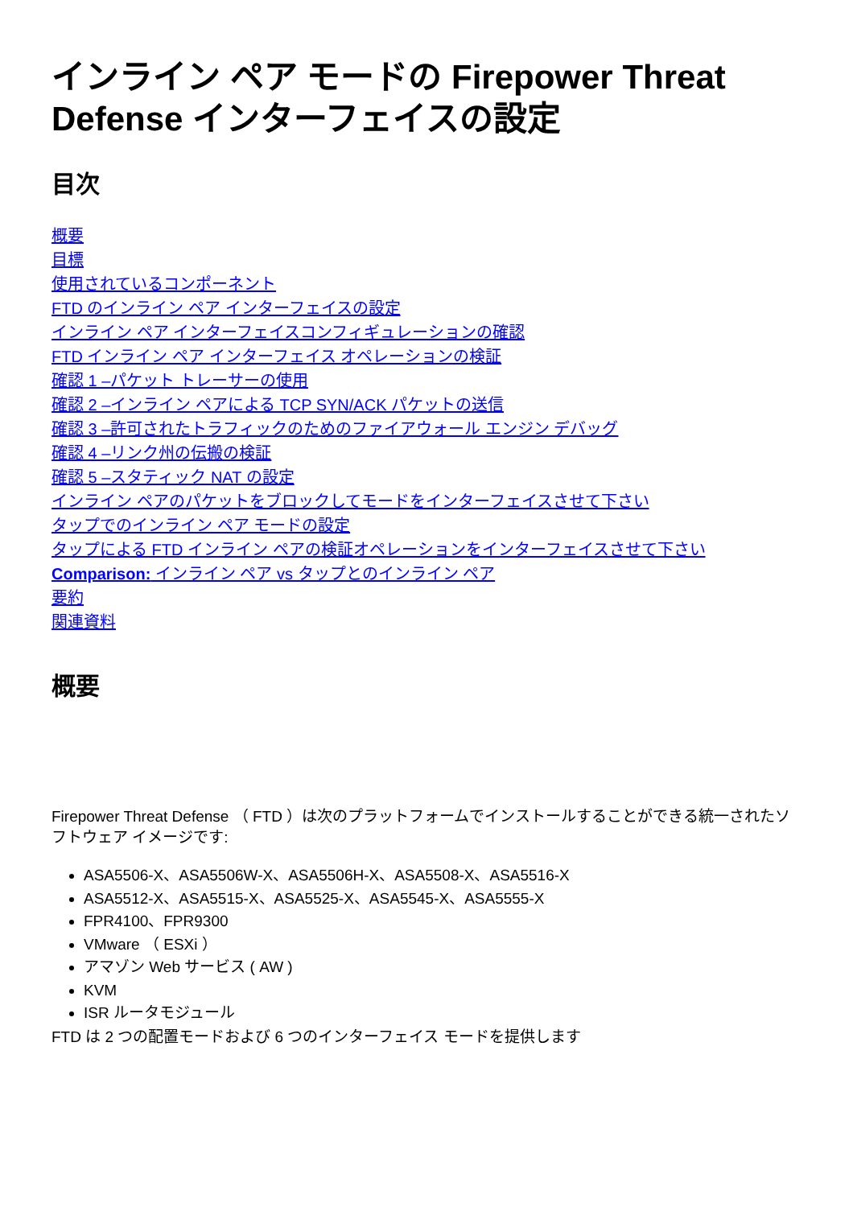インライン ペア モードの Firepower Threat Defense インターフェイスの設定
目次
概要
目標
使用されているコンポーネント
FTD のインライン ペア インターフェイスの設定
インライン ペア インターフェイスコンフィギュレーションの確認
FTD インライン ペア インターフェイス オペレーションの検証
確認 1 –パケット トレーサーの使用
確認 2 –インライン ペアによる TCP SYN/ACK パケットの送信
確認 3 –許可されたトラフィックのためのファイアウォール エンジン デバッグ
確認 4 –リンク州の伝搬の検証
確認 5 –スタティック NAT の設定
インライン ペアのパケットをブロックしてモードをインターフェイスさせて下さい
タップでのインライン ペア モードの設定
タップによる FTD インライン ペアの検証オペレーションをインターフェイスさせて下さい
Comparison: インライン ペア vs タップとのインライン ペア
要約
関連資料
概要
Firepower Threat Defense （ FTD ）は次のプラットフォームでインストールすることができる統一されたソフトウェア イメージです:
ASA5506-X、ASA5506W-X、ASA5506H-X、ASA5508-X、ASA5516-X
ASA5512-X、ASA5515-X、ASA5525-X、ASA5545-X、ASA5555-X
FPR4100、FPR9300
VMware （ ESXi ）
アマゾン Web サービス ( AW )
KVM
ISR ルータモジュール
FTD は 2 つの配置モードおよび 6 つのインターフェイス モードを提供します